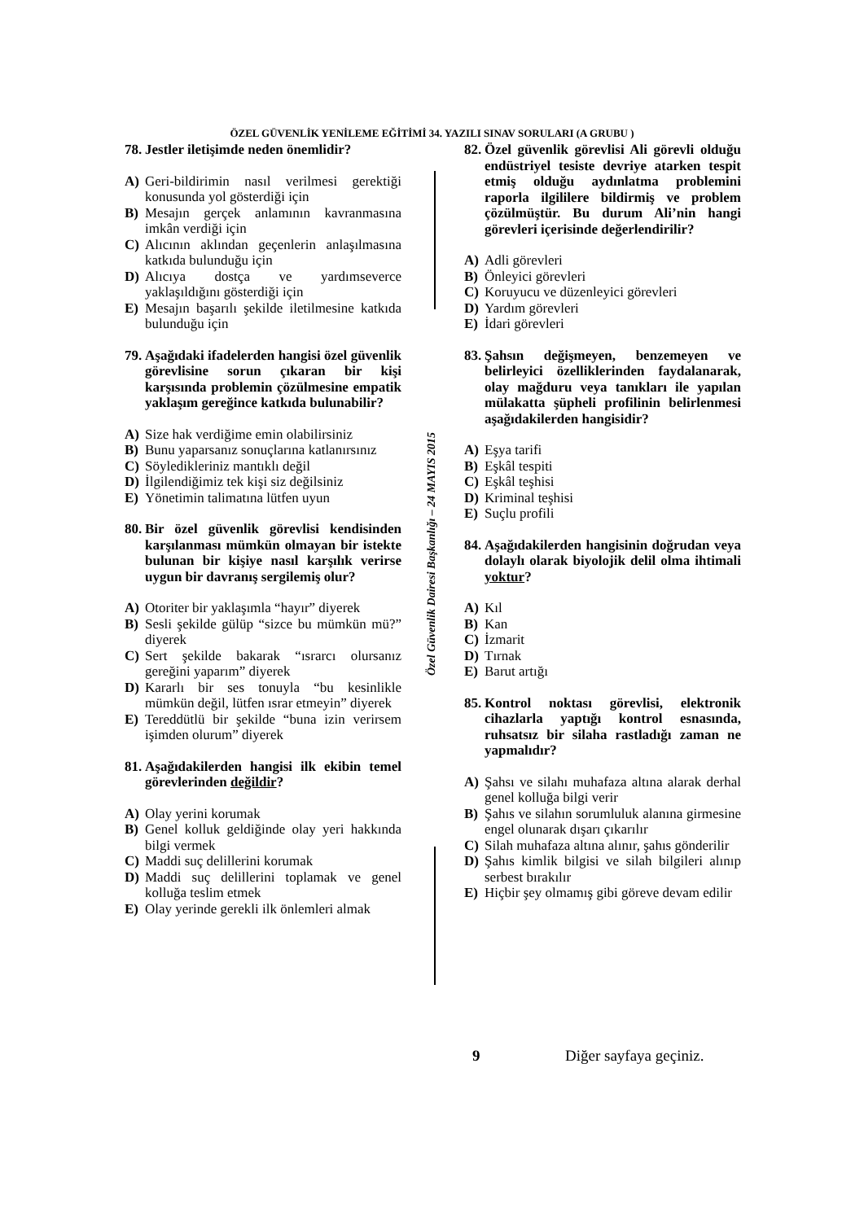ÖZEL GÜVENLİK YENİLEME EĞİTİMİ 34. YAZILI SINAV SORULARI (A GRUBU )
78. Jestler iletişimde neden önemlidir?
A) Geri-bildirimin nasıl verilmesi gerektiği konusunda yol gösterdiği için
B) Mesajın gerçek anlamının kavranmasına imkân verdiği için
C) Alıcının aklından geçenlerin anlaşılmasına katkıda bulunduğu için
D) Alıcıya dostça ve yardımseverce yaklaşıldığını gösterdiği için
E) Mesajın başarılı şekilde iletilmesine katkıda bulunduğu için
79. Aşağıdaki ifadelerden hangisi özel güvenlik görevlisine sorun çıkaran bir kişi karşısında problemin çözülmesine empatik yaklaşım gereğince katkıda bulunabilir?
A) Size hak verdiğime emin olabilirsiniz
B) Bunu yaparsanız sonuçlarına katlanırsınız
C) Söyledikleriniz mantıklı değil
D) İlgilendiğimiz tek kişi siz değilsiniz
E) Yönetimin talimatına lütfen uyun
80. Bir özel güvenlik görevlisi kendisinden karşılanması mümkün olmayan bir istekte bulunan bir kişiye nasıl karşılık verirse uygun bir davranış sergilemiş olur?
A) Otoriter bir yaklaşımla “hayır” diyerek
B) Sesli şekilde gülüp “sizce bu mümkün mü?” diyerek
C) Sert şekilde bakarak “ısrarcı olursanız gereğini yaparım” diyerek
D) Kararlı bir ses tonuyla “bu kesinlikle mümkün değil, lütfen ısrar etmeyin” diyerek
E) Tereddütlü bir şekilde “buna izin verirsem işimden olurum” diyerek
81. Aşağıdakilerden hangisi ilk ekibin temel görevlerinden değildir?
A) Olay yerini korumak
B) Genel kolluk geldiğinde olay yeri hakkında bilgi vermek
C) Maddi suç delillerini korumak
D) Maddi suç delillerini toplamak ve genel kolluğa teslim etmek
E) Olay yerinde gerekli ilk önlemleri almak
Özel Güvenlik Dairesi Başkanlığı – 24 MAYIS 2015
82. Özel güvenlik görevlisi Ali görevli olduğu endüstriyel tesiste devriye atarken tespit etmiş olduğu aydınlatma problemini raporla ilgililere bildirmiş ve problem çözülmüştür. Bu durum Ali’nin hangi görevleri içerisinde değerlendirilir?
A) Adli görevleri
B) Önleyici görevleri
C) Koruyucu ve düzenleyici görevleri
D) Yardım görevleri
E) İdari görevleri
83. Şahsın değişmeyen, benzemeyen ve belirleyici özelliklerinden faydalanarak, olay mağduru veya tanıkları ile yapılan mülakatta şüpheli profilinin belirlenmesi aşağıdakilerden hangisidir?
A) Eşya tarifi
B) Eşkâl tespiti
C) Eşkâl teşhisi
D) Kriminal teşhisi
E) Suçlu profili
84. Aşağıdakilerden hangisinin doğrudan veya dolaylı olarak biyolojik delil olma ihtimali yoktur?
A) Kıl
B) Kan
C) İzmarit
D) Tırnak
E) Barut artığı
85. Kontrol noktası görevlisi, elektronik cihazlarla yaptığı kontrol esnasında, ruhsatsız bir silaha rastladığı zaman ne yapmalıdır?
A) Şahsı ve silahı muhafaza altına alarak derhal genel kolluğa bilgi verir
B) Şahıs ve silahın sorumluluk alanına girmesine engel olunarak dışarı çıkarılır
C) Silah muhafaza altına alınır, şahıs gönderilir
D) Şahıs kimlik bilgisi ve silah bilgileri alınıp serbest bırakılır
E) Hiçbir şey olmamış gibi göreve devam edilir
9 Diğer sayfaya geçiniz.